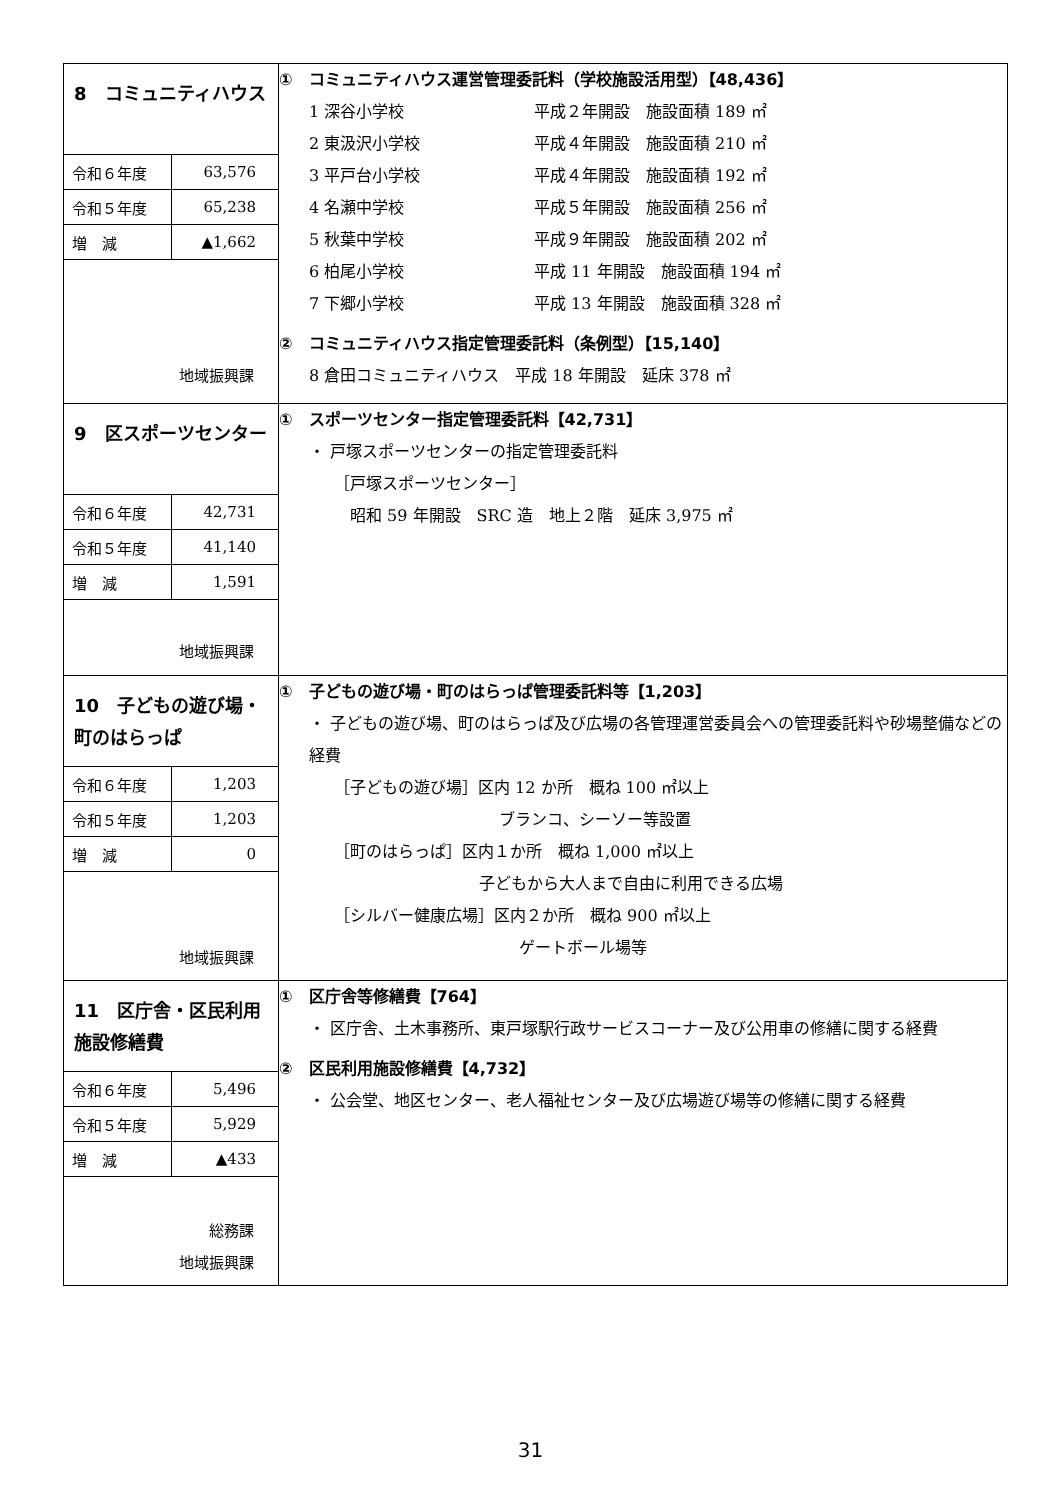| 8 コミュニティハウス / 令和６年度 / 63,576 / / 令和５年度 / 65,238 / / 増 減 / ▲1,662 / 地域振興課 | ① コミュニティハウス運営管理委託料（学校施設活用型）【48,436】 1 深谷小学校 平成２年開設 施設面積 189 ㎡ 2 東汲沢小学校 平成４年開設 施設面積 210 ㎡ 3 平戸台小学校 平成４年開設 施設面積 192 ㎡ 4 名瀬中学校 平成５年開設 施設面積 256 ㎡ 5 秋葉中学校 平成９年開設 施設面積 202 ㎡ 6 柏尾小学校 平成 11 年開設 施設面積 194 ㎡ 7 下郷小学校 平成 13 年開設 施設面積 328 ㎡ ② コミュニティハウス指定管理委託料（条例型）【15,140】 8 倉田コミュニティハウス 平成 18 年開設 延床 378 ㎡ |
| 9 区スポーツセンター / 令和６年度 / 42,731 / / 令和５年度 / 41,140 / / 増 減 / 1,591 / 地域振興課 | ① スポーツセンター指定管理委託料【42,731】 ・ 戸塚スポーツセンターの指定管理委託料 ［戸塚スポーツセンター］ 昭和 59 年開設 SRC 造 地上２階 延床 3,975 ㎡ |
| 10 子どもの遊び場・町のはらっぱ / 令和６年度 / 1,203 / / 令和５年度 / 1,203 / / 増 減 / 0 / 地域振興課 | ① 子どもの遊び場・町のはらっぱ管理委託料等【1,203】 ・ 子どもの遊び場、町のはらっぱ及び広場の各管理運営委員会への管理委託料や砂場整備などの経費 ［子どもの遊び場］区内 12 か所 概ね 100 ㎡以上 ブランコ、シーソー等設置 ［町のはらっぱ］区内１か所 概ね 1,000 ㎡以上 子どもから大人まで自由に利用できる広場 ［シルバー健康広場］区内２か所 概ね 900 ㎡以上 ゲートボール場等 |
| 11 区庁舎・区民利用施設修繕費 / 令和６年度 / 5,496 / / 令和５年度 / 5,929 / / 増 減 / ▲433 / 総務課 地域振興課 | ① 区庁舎等修繕費【764】 ・ 区庁舎、土木事務所、東戸塚駅行政サービスコーナー及び公用車の修繕に関する経費 ② 区民利用施設修繕費【4,732】 ・ 公会堂、地区センター、老人福祉センター及び広場遊び場等の修繕に関する経費 |
31